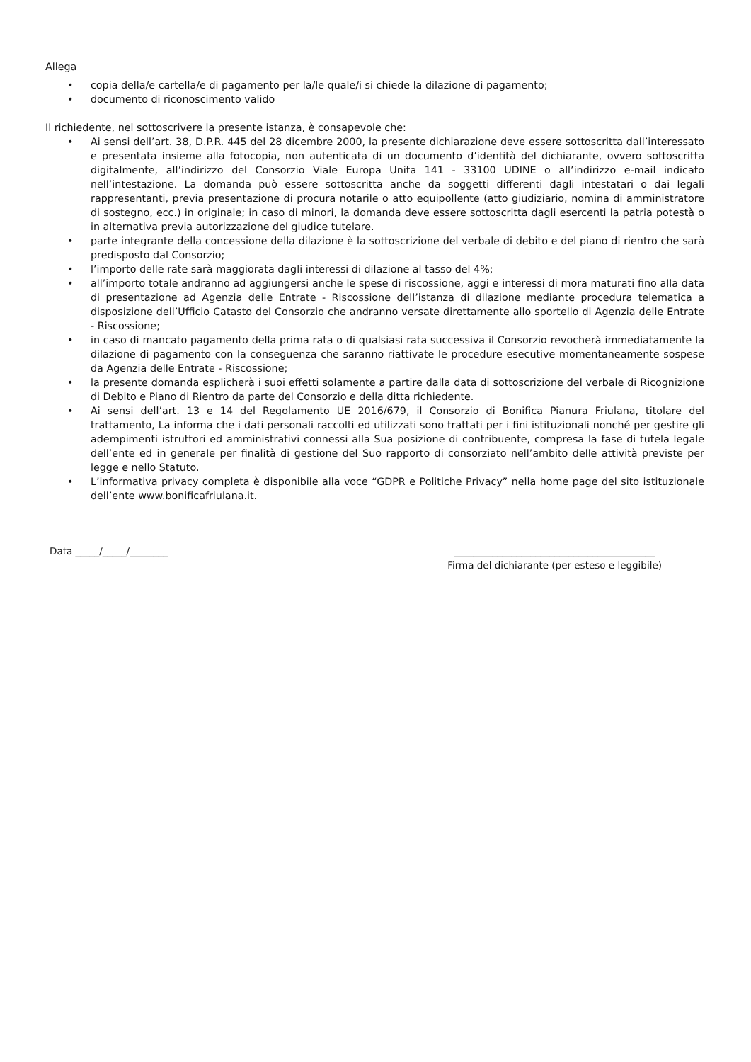Allega
• copia della/e cartella/e di pagamento per la/le quale/i si chiede la dilazione di pagamento;
• documento di riconoscimento valido
Il richiedente, nel sottoscrivere la presente istanza, è consapevole che:
• Ai sensi dell’art. 38, D.P.R. 445 del 28 dicembre 2000, la presente dichiarazione deve essere sottoscritta dall’interessato e presentata insieme alla fotocopia, non autenticata di un documento d’identità del dichiarante, ovvero sottoscritta digitalmente, all’indirizzo del Consorzio Viale Europa Unita 141 - 33100 UDINE o all’indirizzo e-mail indicato nell’intestazione. La domanda può essere sottoscritta anche da soggetti differenti dagli intestatari o dai legali rappresentanti, previa presentazione di procura notarile o atto equipollente (atto giudiziario, nomina di amministratore di sostegno, ecc.) in originale; in caso di minori, la domanda deve essere sottoscritta dagli esercenti la patria potestà o in alternativa previa autorizzazione del giudice tutelare.
• parte integrante della concessione della dilazione è la sottoscrizione del verbale di debito e del piano di rientro che sarà predisposto dal Consorzio;
• l’importo delle rate sarà maggiorata dagli interessi di dilazione al tasso del 4%;
• all’importo totale andranno ad aggiungersi anche le spese di riscossione, aggi e interessi di mora maturati fino alla data di presentazione ad Agenzia delle Entrate - Riscossione dell’istanza di dilazione mediante procedura telematica a disposizione dell’Ufficio Catasto del Consorzio che andranno versate direttamente allo sportello di Agenzia delle Entrate - Riscossione;
• in caso di mancato pagamento della prima rata o di qualsiasi rata successiva il Consorzio revocherà immediatamente la dilazione di pagamento con la conseguenza che saranno riattivate le procedure esecutive momentaneamente sospese da Agenzia delle Entrate - Riscossione;
• la presente domanda esplicherà i suoi effetti solamente a partire dalla data di sottoscrizione del verbale di Ricognizione di Debito e Piano di Rientro da parte del Consorzio e della ditta richiedente.
• Ai sensi dell’art. 13 e 14 del Regolamento UE 2016/679, il Consorzio di Bonifica Pianura Friulana, titolare del trattamento, La informa che i dati personali raccolti ed utilizzati sono trattati per i fini istituzionali nonché per gestire gli adempimenti istruttori ed amministrativi connessi alla Sua posizione di contribuente, compresa la fase di tutela legale dell’ente ed in generale per finalità di gestione del Suo rapporto di consorziato nell’ambito delle attività previste per legge e nello Statuto.
• L’informativa privacy completa è disponibile alla voce “GDPR e Politiche Privacy” nella home page del sito istituzionale dell’ente www.bonificafriulana.it.
Data _____/_____/________ __________________________________________
Firma del dichiarante (per esteso e leggibile)